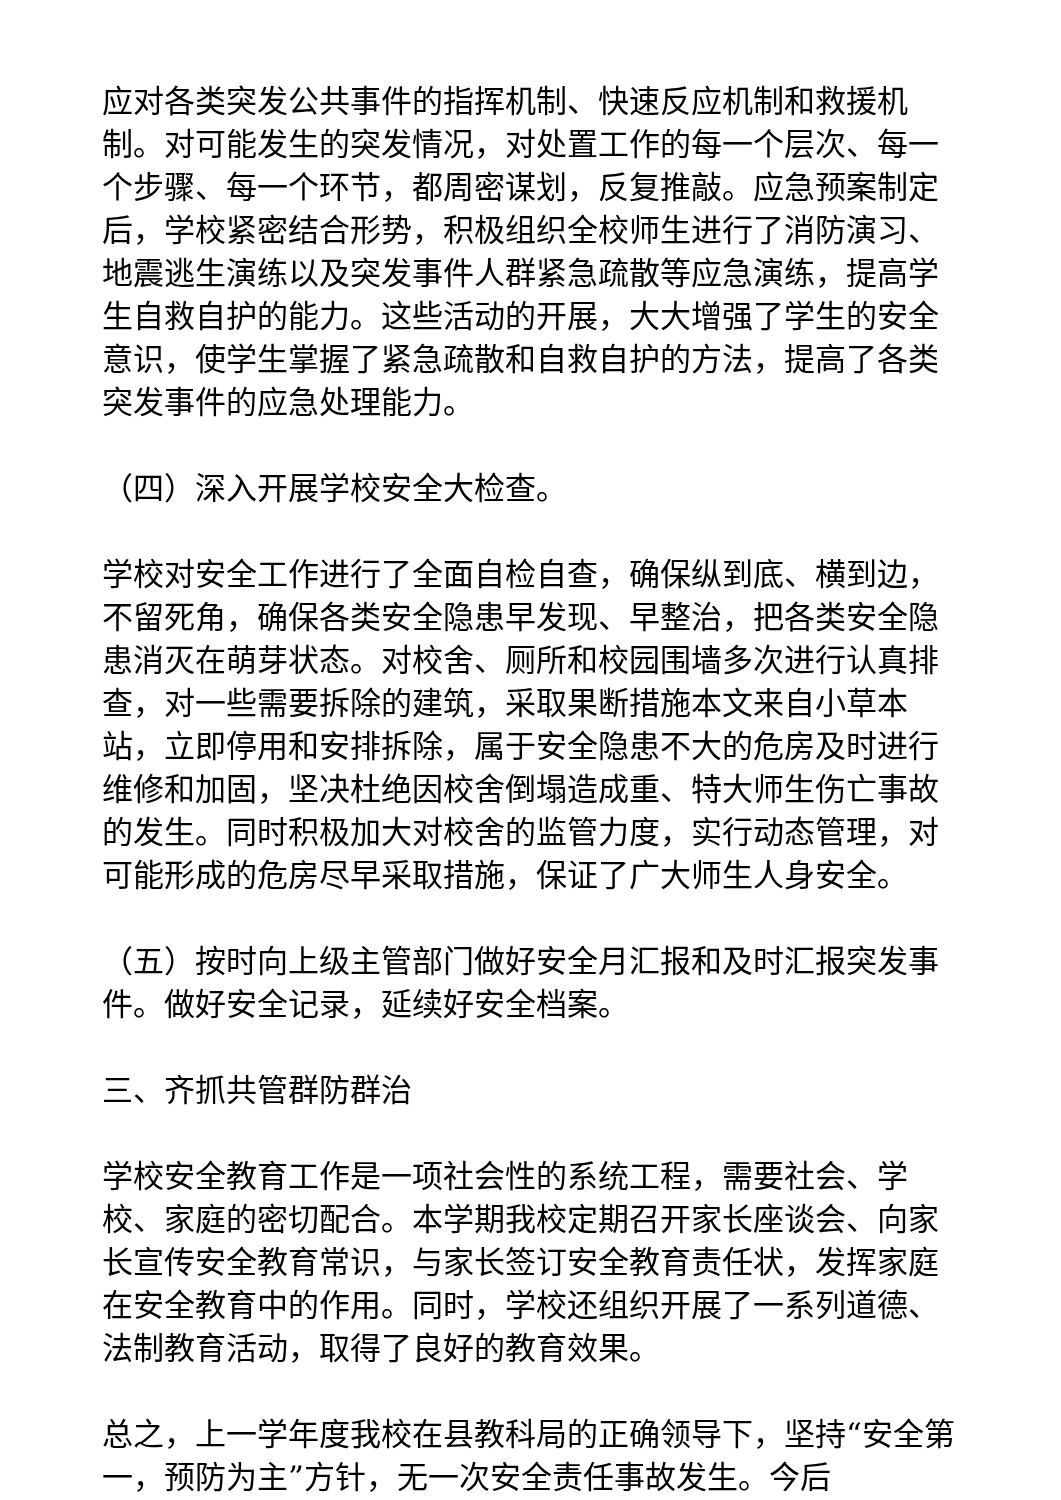应对各类突发公共事件的指挥机制、快速反应机制和救援机制。对可能发生的突发情况，对处置工作的每一个层次、每一个步骤、每一个环节，都周密谋划，反复推敲。应急预案制定后，学校紧密结合形势，积极组织全校师生进行了消防演习、地震逃生演练以及突发事件人群紧急疏散等应急演练，提高学生自救自护的能力。这些活动的开展，大大增强了学生的安全意识，使学生掌握了紧急疏散和自救自护的方法，提高了各类突发事件的应急处理能力。
（四）深入开展学校安全大检查。
学校对安全工作进行了全面自检自查，确保纵到底、横到边，不留死角，确保各类安全隐患早发现、早整治，把各类安全隐患消灭在萌芽状态。对校舍、厕所和校园围墙多次进行认真排查，对一些需要拆除的建筑，采取果断措施本文来自小草本站，立即停用和安排拆除，属于安全隐患不大的危房及时进行维修和加固，坚决杜绝因校舍倒塌造成重、特大师生伤亡事故的发生。同时积极加大对校舍的监管力度，实行动态管理，对可能形成的危房尽早采取措施，保证了广大师生人身安全。
（五）按时向上级主管部门做好安全月汇报和及时汇报突发事件。做好安全记录，延续好安全档案。
三、齐抓共管群防群治
学校安全教育工作是一项社会性的系统工程，需要社会、学校、家庭的密切配合。本学期我校定期召开家长座谈会、向家长宣传安全教育常识，与家长签订安全教育责任状，发挥家庭在安全教育中的作用。同时，学校还组织开展了一系列道德、法制教育活动，取得了良好的教育效果。
总之，上一学年度我校在县教科局的正确领导下，坚持“安全第一，预防为主”方针，无一次安全责任事故发生。今后